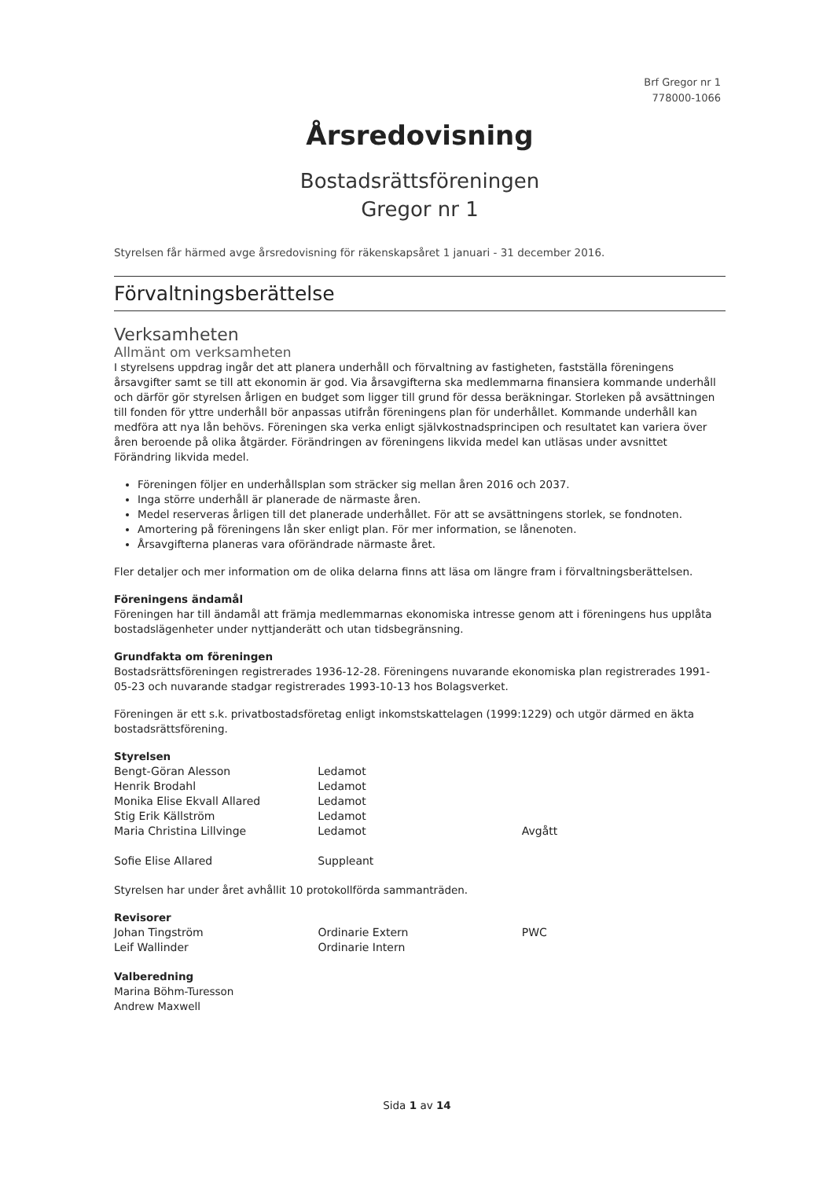Brf Gregor nr 1
778000-1066
Årsredovisning
Bostadsrättsföreningen
Gregor nr 1
Styrelsen får härmed avge årsredovisning för räkenskapsåret 1 januari - 31 december 2016.
Förvaltningsberättelse
Verksamheten
Allmänt om verksamheten
I styrelsens uppdrag ingår det att planera underhåll och förvaltning av fastigheten, fastställa föreningens årsavgifter samt se till att ekonomin är god. Via årsavgifterna ska medlemmarna finansiera kommande underhåll och därför gör styrelsen årligen en budget som ligger till grund för dessa beräkningar. Storleken på avsättningen till fonden för yttre underhåll bör anpassas utifrån föreningens plan för underhållet. Kommande underhåll kan medföra att nya lån behövs. Föreningen ska verka enligt självkostnadsprincipen och resultatet kan variera över åren beroende på olika åtgärder. Förändringen av föreningens likvida medel kan utläsas under avsnittet Förändring likvida medel.
Föreningen följer en underhållsplan som sträcker sig mellan åren 2016 och 2037.
Inga större underhåll är planerade de närmaste åren.
Medel reserveras årligen till det planerade underhållet. För att se avsättningens storlek, se fondnoten.
Amortering på föreningens lån sker enligt plan. För mer information, se lånenoten.
Årsavgifterna planeras vara oförändrade närmaste året.
Fler detaljer och mer information om de olika delarna finns att läsa om längre fram i förvaltningsberättelsen.
Föreningens ändamål
Föreningen har till ändamål att främja medlemmarnas ekonomiska intresse genom att i föreningens hus upplåta bostadslägenheter under nyttjanderätt och utan tidsbegränsning.
Grundfakta om föreningen
Bostadsrättsföreningen registrerades 1936-12-28. Föreningens nuvarande ekonomiska plan registrerades 1991-05-23 och nuvarande stadgar registrerades 1993-10-13 hos Bolagsverket.
Föreningen är ett s.k. privatbostadsföretag enligt inkomstskattelagen (1999:1229) och utgör därmed en äkta bostadsrättsförening.
Styrelsen
| Bengt-Göran Alesson | Ledamot | |
| Henrik Brodahl | Ledamot | |
| Monika Elise Ekvall Allared | Ledamot | |
| Stig Erik Källström | Ledamot | |
| Maria Christina Lillvinge | Ledamot | Avgått |
| Sofie Elise Allared | Suppleant | |
Styrelsen har under året avhållit 10 protokollförda sammanträden.
Revisorer
| Johan Tingström | Ordinarie Extern | PWC |
| Leif Wallinder | Ordinarie Intern | |
Valberedning
Marina Böhm-Turesson
Andrew Maxwell
Sida 1 av 14